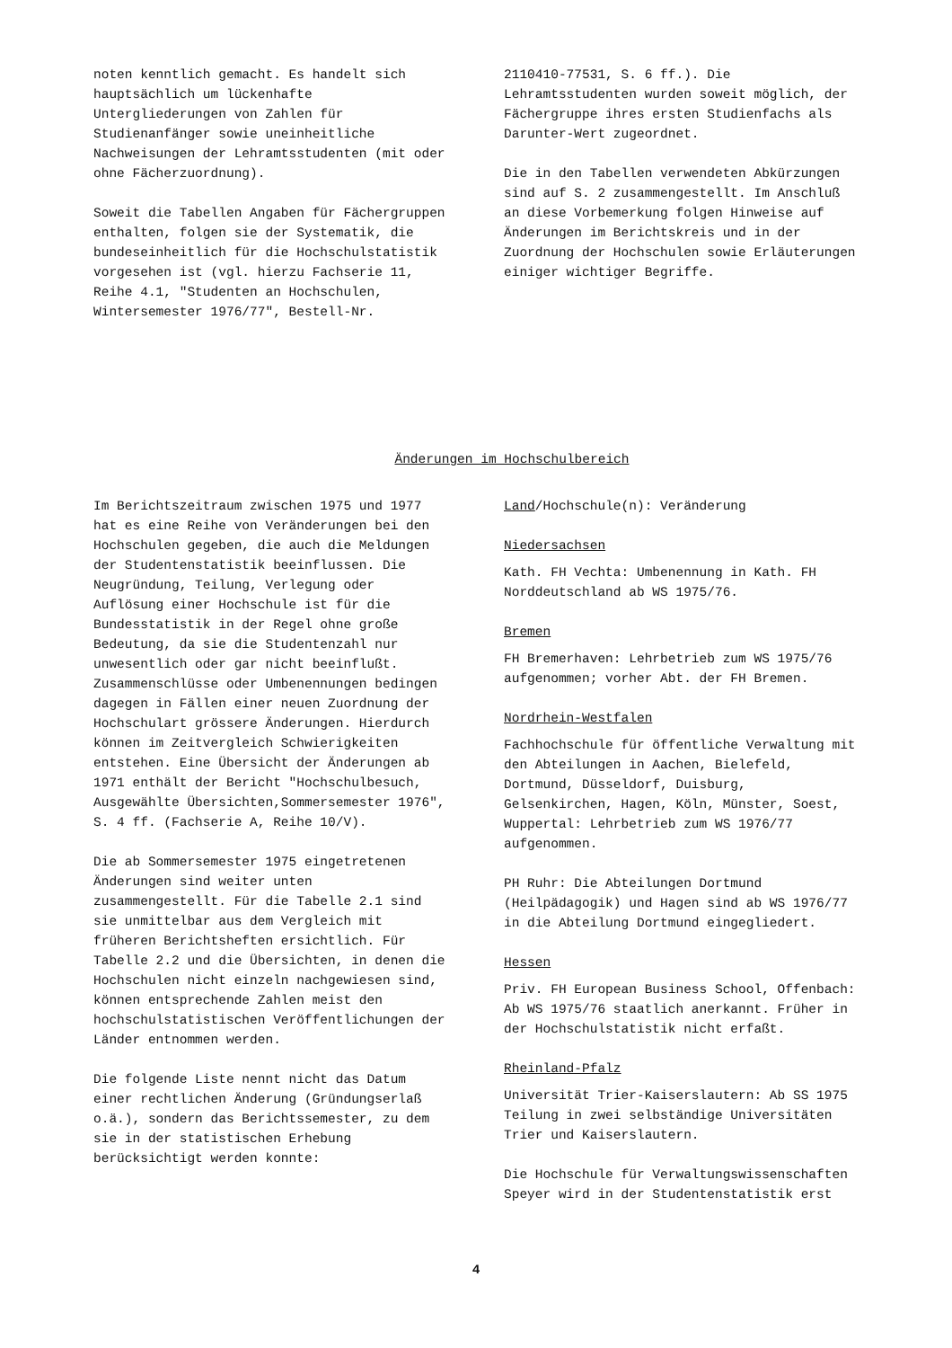noten kenntlich gemacht. Es handelt sich hauptsächlich um lückenhafte Untergliederungen von Zahlen für Studienanfänger sowie uneinheitliche Nachweisungen der Lehramtsstudenten (mit oder ohne Fächerzuordnung).
Soweit die Tabellen Angaben für Fächergruppen enthalten, folgen sie der Systematik, die bundeseinheitlich für die Hochschulstatistik vorgesehen ist (vgl. hierzu Fachserie 11, Reihe 4.1, "Studenten an Hochschulen, Wintersemester 1976/77", Bestell-Nr.
2110410-77531, S. 6 ff.). Die Lehramtsstudenten wurden soweit möglich, der Fächergruppe ihres ersten Studienfachs als Darunter-Wert zugeordnet.
Die in den Tabellen verwendeten Abkürzungen sind auf S. 2 zusammengestellt. Im Anschluß an diese Vorbemerkung folgen Hinweise auf Änderungen im Berichtskreis und in der Zuordnung der Hochschulen sowie Erläuterungen einiger wichtiger Begriffe.
Änderungen im Hochschulbereich
Im Berichtszeitraum zwischen 1975 und 1977 hat es eine Reihe von Veränderungen bei den Hochschulen gegeben, die auch die Meldungen der Studentenstatistik beeinflussen. Die Neugründung, Teilung, Verlegung oder Auflösung einer Hochschule ist für die Bundesstatistik in der Regel ohne große Bedeutung, da sie die Studentenzahl nur unwesentlich oder gar nicht beeinflußt. Zusammenschlüsse oder Umbenennungen bedingen dagegen in Fällen einer neuen Zuordnung der Hochschulart grössere Änderungen. Hierdurch können im Zeitvergleich Schwierigkeiten entstehen. Eine Übersicht der Änderungen ab 1971 enthält der Bericht "Hochschulbesuch, Ausgewählte Übersichten,Sommersemester 1976", S. 4 ff. (Fachserie A, Reihe 10/V).
Die ab Sommersemester 1975 eingetretenen Änderungen sind weiter unten zusammengestellt. Für die Tabelle 2.1 sind sie unmittelbar aus dem Vergleich mit früheren Berichtsheften ersichtlich. Für Tabelle 2.2 und die Übersichten, in denen die Hochschulen nicht einzeln nachgewiesen sind, können entsprechende Zahlen meist den hochschulstatistischen Veröffentlichungen der Länder entnommen werden.
Die folgende Liste nennt nicht das Datum einer rechtlichen Änderung (Gründungserlaß o.ä.), sondern das Berichtssemester, zu dem sie in der statistischen Erhebung berücksichtigt werden konnte:
Land/Hochschule(n): Veränderung
Niedersachsen
Kath. FH Vechta: Umbenennung in Kath. FH Norddeutschland ab WS 1975/76.
Bremen
FH Bremerhaven: Lehrbetrieb zum WS 1975/76 aufgenommen; vorher Abt. der FH Bremen.
Nordrhein-Westfalen
Fachhochschule für öffentliche Verwaltung mit den Abteilungen in Aachen, Bielefeld, Dortmund, Düsseldorf, Duisburg, Gelsenkirchen, Hagen, Köln, Münster, Soest, Wuppertal: Lehrbetrieb zum WS 1976/77 aufgenommen.
PH Ruhr: Die Abteilungen Dortmund (Heilpädagogik) und Hagen sind ab WS 1976/77 in die Abteilung Dortmund eingegliedert.
Hessen
Priv. FH European Business School, Offenbach: Ab WS 1975/76 staatlich anerkannt. Früher in der Hochschulstatistik nicht erfaßt.
Rheinland-Pfalz
Universität Trier-Kaiserslautern: Ab SS 1975 Teilung in zwei selbständige Universitäten Trier und Kaiserslautern.
Die Hochschule für Verwaltungswissenschaften Speyer wird in der Studentenstatistik erst
4